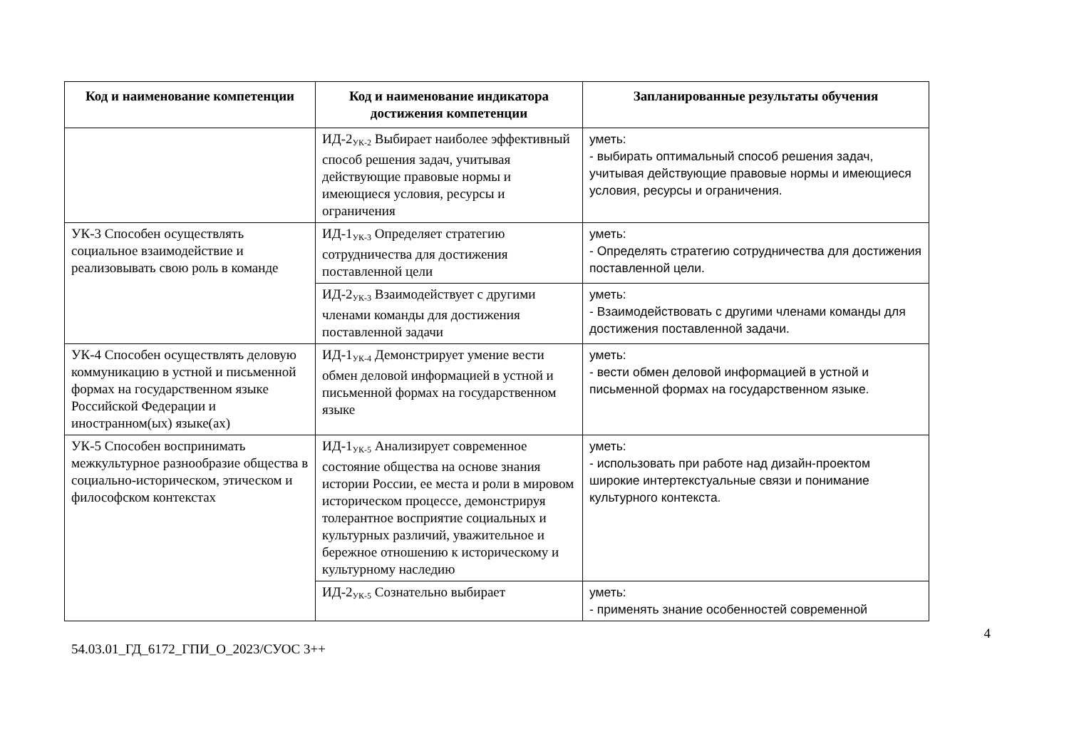| Код и наименование компетенции | Код и наименование индикатора достижения компетенции | Запланированные результаты обучения |
| --- | --- | --- |
| | ИД-2<sub>УК-2</sub> Выбирает наиболее эффективный способ решения задач, учитывая действующие правовые нормы и имеющиеся условия, ресурсы и ограничения | уметь: - выбирать оптимальный способ решения задач, учитывая действующие правовые нормы и имеющиеся условия, ресурсы и ограничения. |
| УК-3 Способен осуществлять социальное взаимодействие и реализовывать свою роль в команде | ИД-1<sub>УК-3</sub> Определяет стратегию сотрудничества для достижения поставленной цели | уметь: - Определять стратегию сотрудничества для достижения поставленной цели. |
| | ИД-2<sub>УК-3</sub> Взаимодействует с другими членами команды для достижения поставленной задачи | уметь: - Взаимодействовать с другими членами команды для достижения поставленной задачи. |
| УК-4 Способен осуществлять деловую коммуникацию в устной и письменной формах на государственном языке Российской Федерации и иностранном(ых) языке(ах) | ИД-1<sub>УК-4</sub> Демонстрирует умение вести обмен деловой информацией в устной и письменной формах на государственном языке | уметь: - вести обмен деловой информацией в устной и письменной формах на государственном языке. |
| УК-5 Способен воспринимать межкультурное разнообразие общества в социально-историческом, этическом и философском контекстах | ИД-1<sub>УК-5</sub> Анализирует современное состояние общества на основе знания истории России, ее места и роли в мировом историческом процессе, демонстрируя толерантное восприятие социальных и культурных различий, уважительное и бережное отношению к историческому и культурному наследию | уметь: - использовать при работе над дизайн-проектом широкие интертекстуальные связи и понимание культурного контекста. |
| | ИД-2<sub>УК-5</sub> Сознательно выбирает | уметь: - применять знание особенностей современной |
54.03.01_ГД_6172_ГПИ_О_2023/СУОС 3++
4